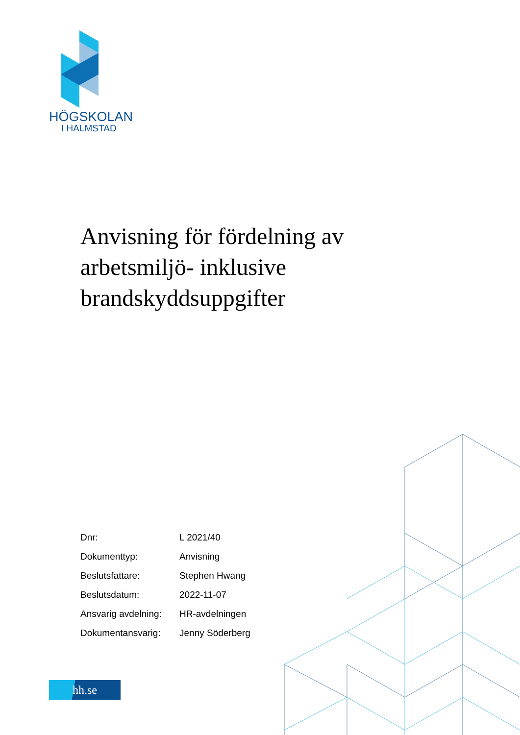HÖGSKOLAN
I HALMSTAD
Anvisning för fördelning av arbetsmiljö- inklusive brandskyddsuppgifter
| Dnr: | L 2021/40 |
| Dokumenttyp: | Anvisning |
| Beslutsfattare: | Stephen Hwang |
| Beslutsdatum: | 2022-11-07 |
| Ansvarig avdelning: | HR-avdelningen |
| Dokumentansvarig: | Jenny Söderberg |
hh.se